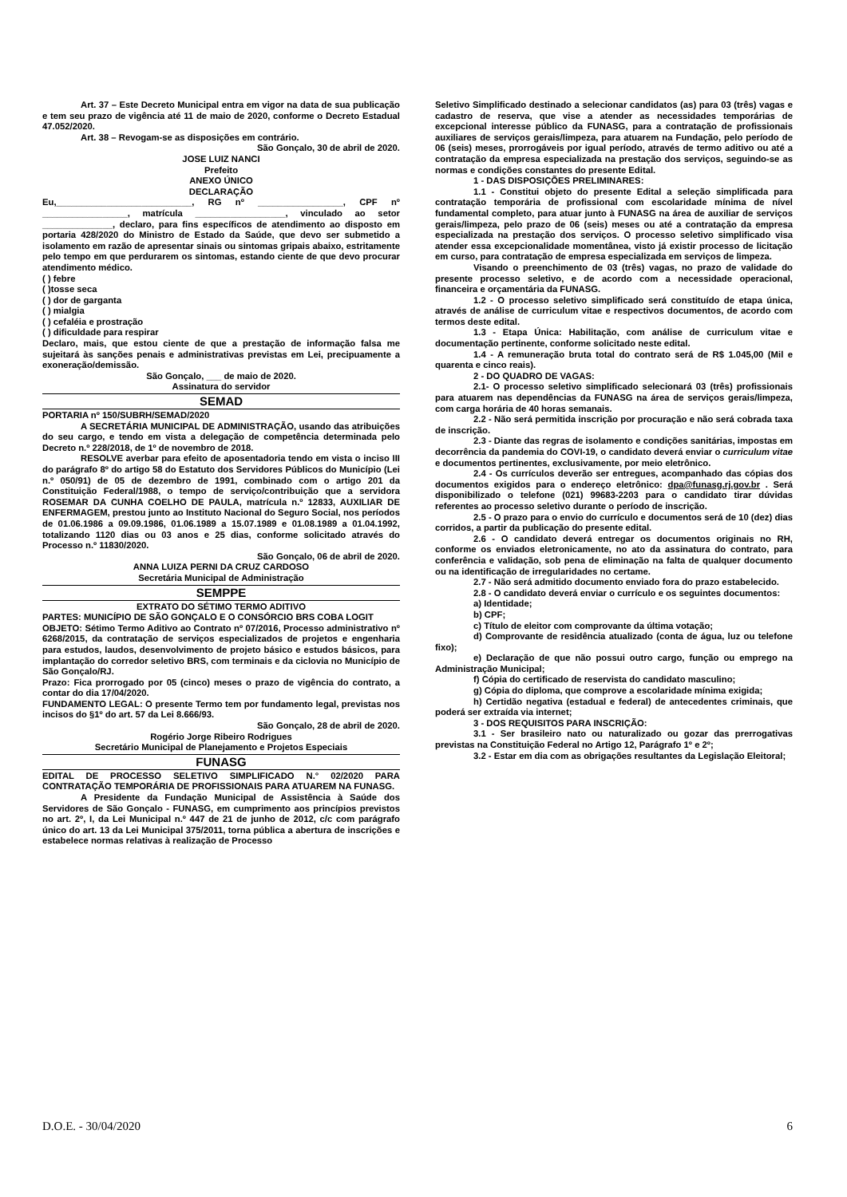Art. 37 – Este Decreto Municipal entra em vigor na data de sua publicação e tem seu prazo de vigência até 11 de maio de 2020, conforme o Decreto Estadual 47.052/2020.
Art. 38 – Revogam-se as disposições em contrário.
São Gonçalo, 30 de abril de 2020.
JOSE LUIZ NANCI
Prefeito
ANEXO ÚNICO
DECLARAÇÃO
Eu,___________________________, RG nº _________________, CPF nº _________________, matrícula __________________, vinculado ao setor ______________, declaro, para fins específicos de atendimento ao disposto em portaria 428/2020 do Ministro de Estado da Saúde, que devo ser submetido a isolamento em razão de apresentar sinais ou sintomas gripais abaixo, estritamente pelo tempo em que perdurarem os sintomas, estando ciente de que devo procurar atendimento médico.
( ) febre
( )tosse seca
( ) dor de garganta
( ) mialgia
( ) cefaléia e prostração
( ) dificuldade para respirar
Declaro, mais, que estou ciente de que a prestação de informação falsa me sujeitará às sanções penais e administrativas previstas em Lei, precipuamente a exoneração/demissão.
São Gonçalo, ___ de maio de 2020.
Assinatura do servidor
SEMAD
PORTARIA nº 150/SUBRH/SEMAD/2020
A SECRETÁRIA MUNICIPAL DE ADMINISTRAÇÃO, usando das atribuições do seu cargo, e tendo em vista a delegação de competência determinada pelo Decreto n.º 228/2018, de 1º de novembro de 2018.
RESOLVE averbar para efeito de aposentadoria tendo em vista o inciso III do parágrafo 8º do artigo 58 do Estatuto dos Servidores Públicos do Município (Lei n.º 050/91) de 05 de dezembro de 1991, combinado com o artigo 201 da Constituição Federal/1988, o tempo de serviço/contribuição que a servidora ROSEMAR DA CUNHA COELHO DE PAULA, matrícula n.º 12833, AUXILIAR DE ENFERMAGEM, prestou junto ao Instituto Nacional do Seguro Social, nos períodos de 01.06.1986 a 09.09.1986, 01.06.1989 a 15.07.1989 e 01.08.1989 a 01.04.1992, totalizando 1120 dias ou 03 anos e 25 dias, conforme solicitado através do Processo n.º 11830/2020.
São Gonçalo, 06 de abril de 2020.
ANNA LUIZA PERNI DA CRUZ CARDOSO
Secretária Municipal de Administração
SEMPPE
EXTRATO DO SÉTIMO TERMO ADITIVO
PARTES: MUNICÍPIO DE SÃO GONÇALO E O CONSÓRCIO BRS COBA LOGIT
OBJETO: Sétimo Termo Aditivo ao Contrato nº 07/2016, Processo administrativo nº 6268/2015, da contratação de serviços especializados de projetos e engenharia para estudos, laudos, desenvolvimento de projeto básico e estudos básicos, para implantação do corredor seletivo BRS, com terminais e da ciclovia no Município de São Gonçalo/RJ.
Prazo: Fica prorrogado por 05 (cinco) meses o prazo de vigência do contrato, a contar do dia 17/04/2020.
FUNDAMENTO LEGAL: O presente Termo tem por fundamento legal, previstas nos incisos do §1º do art. 57 da Lei 8.666/93.
São Gonçalo, 28 de abril de 2020.
Rogério Jorge Ribeiro Rodrigues
Secretário Municipal de Planejamento e Projetos Especiais
FUNASG
EDITAL DE PROCESSO SELETIVO SIMPLIFICADO N.° 02/2020 PARA CONTRATAÇÃO TEMPORÁRIA DE PROFISSIONAIS PARA ATUAREM NA FUNASG.
A Presidente da Fundação Municipal de Assistência à Saúde dos Servidores de São Gonçalo - FUNASG, em cumprimento aos princípios previstos no art. 2º, I, da Lei Municipal n.º 447 de 21 de junho de 2012, c/c com parágrafo único do art. 13 da Lei Municipal 375/2011, torna pública a abertura de inscrições e estabelece normas relativas à realização de Processo
Seletivo Simplificado destinado a selecionar candidatos (as) para 03 (três) vagas e cadastro de reserva, que vise a atender as necessidades temporárias de excepcional interesse público da FUNASG, para a contratação de profissionais auxiliares de serviços gerais/limpeza, para atuarem na Fundação, pelo período de 06 (seis) meses, prorrogáveis por igual período, através de termo aditivo ou até a contratação da empresa especializada na prestação dos serviços, seguindo-se as normas e condições constantes do presente Edital.
1 - DAS DISPOSIÇÕES PRELIMINARES:
1.1 - Constitui objeto do presente Edital a seleção simplificada para contratação temporária de profissional com escolaridade mínima de nível fundamental completo, para atuar junto à FUNASG na área de auxiliar de serviços gerais/limpeza, pelo prazo de 06 (seis) meses ou até a contratação da empresa especializada na prestação dos serviços. O processo seletivo simplificado visa atender essa excepcionalidade momentânea, visto já existir processo de licitação em curso, para contratação de empresa especializada em serviços de limpeza.
Visando o preenchimento de 03 (três) vagas, no prazo de validade do presente processo seletivo, e de acordo com a necessidade operacional, financeira e orçamentária da FUNASG.
1.2 - O processo seletivo simplificado será constituído de etapa única, através de análise de curriculum vitae e respectivos documentos, de acordo com termos deste edital.
1.3 - Etapa Única: Habilitação, com análise de curriculum vitae e documentação pertinente, conforme solicitado neste edital.
1.4 - A remuneração bruta total do contrato será de R$ 1.045,00 (Mil e quarenta e cinco reais).
2 - DO QUADRO DE VAGAS:
2.1- O processo seletivo simplificado selecionará 03 (três) profissionais para atuarem nas dependências da FUNASG na área de serviços gerais/limpeza, com carga horária de 40 horas semanais.
2.2 - Não será permitida inscrição por procuração e não será cobrada taxa de inscrição.
2.3 - Diante das regras de isolamento e condições sanitárias, impostas em decorrência da pandemia do COVI-19, o candidato deverá enviar o curriculum vitae e documentos pertinentes, exclusivamente, por meio eletrônico.
2.4 - Os currículos deverão ser entregues, acompanhado das cópias dos documentos exigidos para o endereço eletrônico: dpa@funasg.rj.gov.br . Será disponibilizado o telefone (021) 99683-2203 para o candidato tirar dúvidas referentes ao processo seletivo durante o período de inscrição.
2.5 - O prazo para o envio do currículo e documentos será de 10 (dez) dias corridos, a partir da publicação do presente edital.
2.6 - O candidato deverá entregar os documentos originais no RH, conforme os enviados eletronicamente, no ato da assinatura do contrato, para conferência e validação, sob pena de eliminação na falta de qualquer documento ou na identificação de irregularidades no certame.
2.7 - Não será admitido documento enviado fora do prazo estabelecido.
2.8 - O candidato deverá enviar o currículo e os seguintes documentos:
a) Identidade;
b) CPF;
c) Título de eleitor com comprovante da última votação;
d) Comprovante de residência atualizado (conta de água, luz ou telefone fixo);
e) Declaração de que não possui outro cargo, função ou emprego na Administração Municipal;
f) Cópia do certificado de reservista do candidato masculino;
g) Cópia do diploma, que comprove a escolaridade mínima exigida;
h) Certidão negativa (estadual e federal) de antecedentes criminais, que poderá ser extraída via internet;
3 - DOS REQUISITOS PARA INSCRIÇÃO:
3.1 - Ser brasileiro nato ou naturalizado ou gozar das prerrogativas previstas na Constituição Federal no Artigo 12, Parágrafo 1º e 2º;
3.2 - Estar em dia com as obrigações resultantes da Legislação Eleitoral;
D.O.E. - 30/04/2020 6